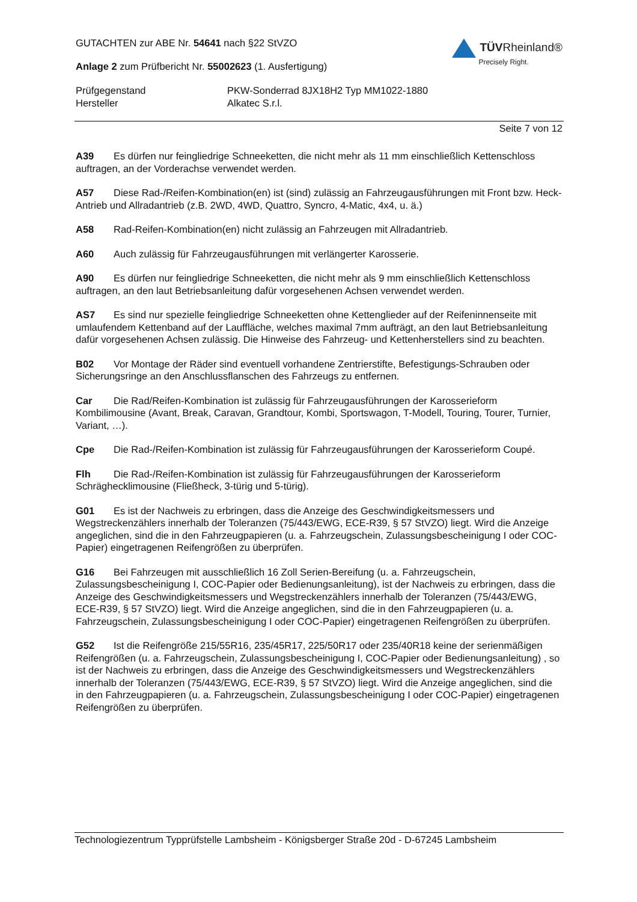GUTACHTEN zur ABE Nr. 54641 nach §22 StVZO
Anlage 2 zum Prüfbericht Nr. 55002623 (1. Ausfertigung)
TÜVRheinland®
Precisely Right.
Prüfgegenstand
PKW-Sonderrad 8JX18H2 Typ MM1022-1880
Hersteller
Alkatec S.r.l.
Seite 7 von 12
A39 Es dürfen nur feingliedrige Schneeketten, die nicht mehr als 11 mm einschließlich Kettenschloss auftragen, an der Vorderachse verwendet werden.
A57 Diese Rad-/Reifen-Kombination(en) ist (sind) zulässig an Fahrzeugausführungen mit Front bzw. Heck-Antrieb und Allradantrieb (z.B. 2WD, 4WD, Quattro, Syncro, 4-Matic, 4x4, u. ä.)
A58 Rad-Reifen-Kombination(en) nicht zulässig an Fahrzeugen mit Allradantrieb.
A60 Auch zulässig für Fahrzeugausführungen mit verlängerter Karosserie.
A90 Es dürfen nur feingliedrige Schneeketten, die nicht mehr als 9 mm einschließlich Kettenschloss auftragen, an den laut Betriebsanleitung dafür vorgesehenen Achsen verwendet werden.
AS7 Es sind nur spezielle feingliedrige Schneeketten ohne Kettenglieder auf der Reifeninnenseite mit umlaufendem Kettenband auf der Lauffläche, welches maximal 7mm aufträgt, an den laut Betriebsanleitung dafür vorgesehenen Achsen zulässig. Die Hinweise des Fahrzeug- und Kettenherstellers sind zu beachten.
B02 Vor Montage der Räder sind eventuell vorhandene Zentrierstifte, Befestigungs-Schrauben oder Sicherungsringe an den Anschlussflanschen des Fahrzeugs zu entfernen.
Car Die Rad/Reifen-Kombination ist zulässig für Fahrzeugausführungen der Karosserieform Kombilimousine (Avant, Break, Caravan, Grandtour, Kombi, Sportswagon, T-Modell, Touring, Tourer, Turnier, Variant, …).
Cpe Die Rad-/Reifen-Kombination ist zulässig für Fahrzeugausführungen der Karosserieform Coupé.
Flh Die Rad-/Reifen-Kombination ist zulässig für Fahrzeugausführungen der Karosserieform Schräghecklimousine (Fließheck, 3-türig und 5-türig).
G01 Es ist der Nachweis zu erbringen, dass die Anzeige des Geschwindigkeitsmessers und Wegstreckenzählers innerhalb der Toleranzen (75/443/EWG, ECE-R39, § 57 StVZO) liegt. Wird die Anzeige angeglichen, sind die in den Fahrzeugpapieren (u. a. Fahrzeugschein, Zulassungsbescheinigung I oder COC-Papier) eingetragenen Reifengrößen zu überprüfen.
G16 Bei Fahrzeugen mit ausschließlich 16 Zoll Serien-Bereifung (u. a. Fahrzeugschein, Zulassungsbescheinigung I, COC-Papier oder Bedienungsanleitung), ist der Nachweis zu erbringen, dass die Anzeige des Geschwindigkeitsmessers und Wegstreckenzählers innerhalb der Toleranzen (75/443/EWG, ECE-R39, § 57 StVZO) liegt. Wird die Anzeige angeglichen, sind die in den Fahrzeugpapieren (u. a. Fahrzeugschein, Zulassungsbescheinigung I oder COC-Papier) eingetragenen Reifengrößen zu überprüfen.
G52 Ist die Reifengröße 215/55R16, 235/45R17, 225/50R17 oder 235/40R18 keine der serienmäßigen Reifengrößen (u. a. Fahrzeugschein, Zulassungsbescheinigung I, COC-Papier oder Bedienungsanleitung) , so ist der Nachweis zu erbringen, dass die Anzeige des Geschwindigkeitsmessers und Wegstreckenzählers innerhalb der Toleranzen (75/443/EWG, ECE-R39, § 57 StVZO) liegt. Wird die Anzeige angeglichen, sind die in den Fahrzeugpapieren (u. a. Fahrzeugschein, Zulassungsbescheinigung I oder COC-Papier) eingetragenen Reifengrößen zu überprüfen.
Technologiezentrum Typprüfstelle Lambsheim - Königsberger Straße 20d - D-67245 Lambsheim